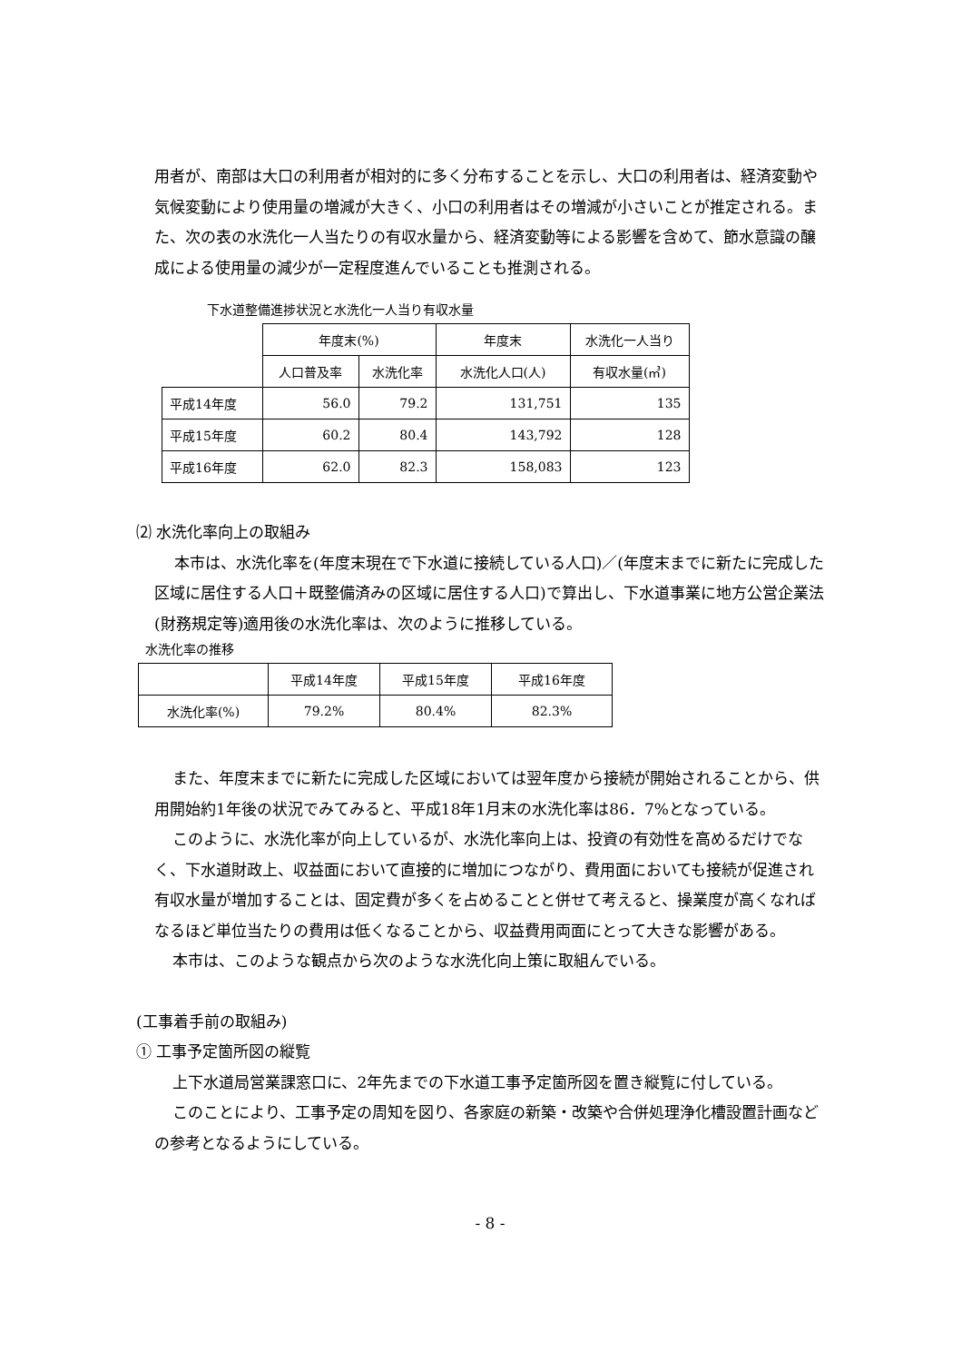用者が、南部は大口の利用者が相対的に多く分布することを示し、大口の利用者は、経済変動や気候変動により使用量の増減が大きく、小口の利用者はその増減が小さいことが推定される。また、次の表の水洗化一人当たりの有収水量から、経済変動等による影響を含めて、節水意識の醸成による使用量の減少が一定程度進んでいることも推測される。
下水道整備進捗状況と水洗化一人当り有収水量
| | 年度末(%) | | 年度末 | 水洗化一人当り |
| --- | --- | --- | --- | --- |
| | 人口普及率 | 水洗化率 | 水洗化人口(人) | 有収水量(㎥) |
| 平成14年度 | 56.0 | 79.2 | 131,751 | 135 |
| 平成15年度 | 60.2 | 80.4 | 143,792 | 128 |
| 平成16年度 | 62.0 | 82.3 | 158,083 | 123 |
⑵ 水洗化率向上の取組み
本市は、水洗化率を(年度末現在で下水道に接続している人口)／(年度末までに新たに完成した区域に居住する人口＋既整備済みの区域に居住する人口)で算出し、下水道事業に地方公営企業法(財務規定等)適用後の水洗化率は、次のように推移している。
水洗化率の推移
| | 平成14年度 | 平成15年度 | 平成16年度 |
| 水洗化率(%) | 79.2% | 80.4% | 82.3% |
また、年度末までに新たに完成した区域においては翌年度から接続が開始されることから、供用開始約1年後の状況でみてみると、平成18年1月末の水洗化率は86．7%となっている。
このように、水洗化率が向上しているが、水洗化率向上は、投資の有効性を高めるだけでなく、下水道財政上、収益面において直接的に増加につながり、費用面においても接続が促進され有収水量が増加することは、固定費が多くを占めることと併せて考えると、操業度が高くなればなるほど単位当たりの費用は低くなることから、収益費用両面にとって大きな影響がある。
本市は、このような観点から次のような水洗化向上策に取組んでいる。
(工事着手前の取組み)
① 工事予定箇所図の縦覧
上下水道局営業課窓口に、2年先までの下水道工事予定箇所図を置き縦覧に付している。
このことにより、工事予定の周知を図り、各家庭の新築・改築や合併処理浄化槽設置計画などの参考となるようにしている。
- 8 -